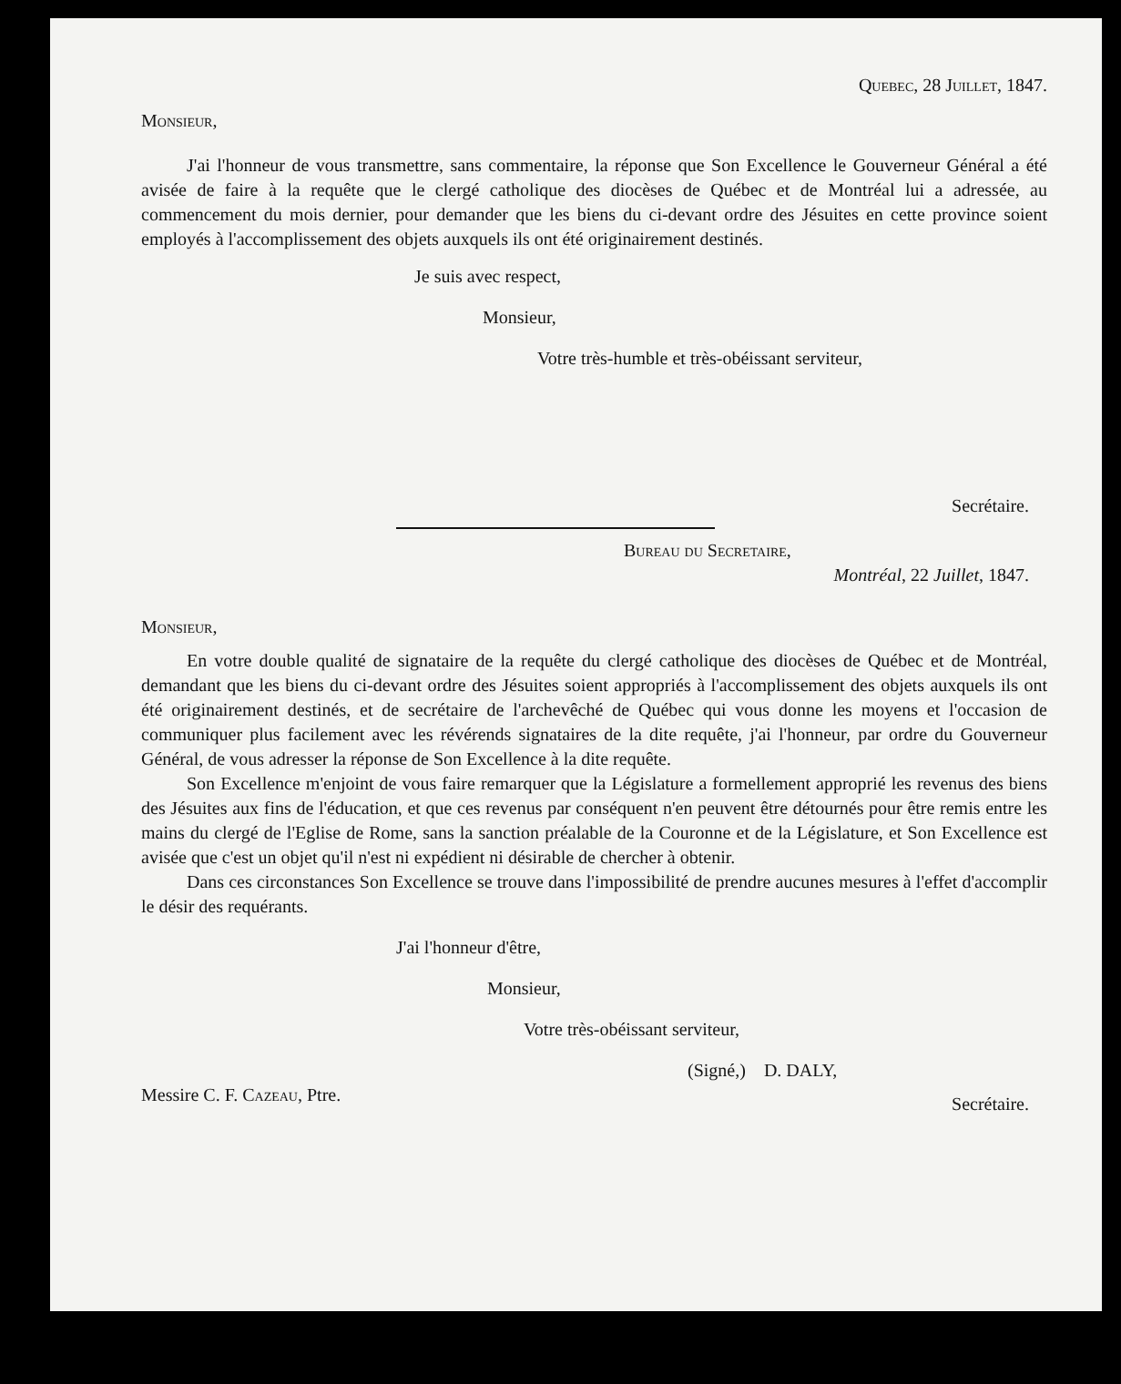Quebec, 28 Juillet, 1847.
Monsieur,
J'ai l'honneur de vous transmettre, sans commentaire, la réponse que Son Excellence le Gouverneur Général a été avisée de faire à la requête que le clergé catholique des diocèses de Québec et de Montréal lui a adressée, au commencement du mois dernier, pour demander que les biens du ci-devant ordre des Jésuites en cette province soient employés à l'accomplissement des objets auxquels ils ont été originairement destinés.
Je suis avec respect,
Monsieur,
Votre très-humble et très-obéissant serviteur,
Secrétaire.
Bureau du Secretaire,
Montréal, 22 Juillet, 1847.
Monsieur,
En votre double qualité de signataire de la requête du clergé catholique des diocèses de Québec et de Montréal, demandant que les biens du ci-devant ordre des Jésuites soient appropriés à l'accomplissement des objets auxquels ils ont été originairement destinés, et de secrétaire de l'archevêché de Québec qui vous donne les moyens et l'occasion de communiquer plus facilement avec les révérends signataires de la dite requête, j'ai l'honneur, par ordre du Gouverneur Général, de vous adresser la réponse de Son Excellence à la dite requête.
Son Excellence m'enjoint de vous faire remarquer que la Législature a formellement approprié les revenus des biens des Jésuites aux fins de l'éducation, et que ces revenus par conséquent n'en peuvent être détournés pour être remis entre les mains du clergé de l'Eglise de Rome, sans la sanction préalable de la Couronne et de la Législature, et Son Excellence est avisée que c'est un objet qu'il n'est ni expédient ni désirable de chercher à obtenir.
Dans ces circonstances Son Excellence se trouve dans l'impossibilité de prendre aucunes mesures à l'effet d'accomplir le désir des requérants.
J'ai l'honneur d'être,
Monsieur,
Votre très-obéissant serviteur,
(Signé,) D. DALY,
Messire C. F. Cazeau, Ptre. Secrétaire.